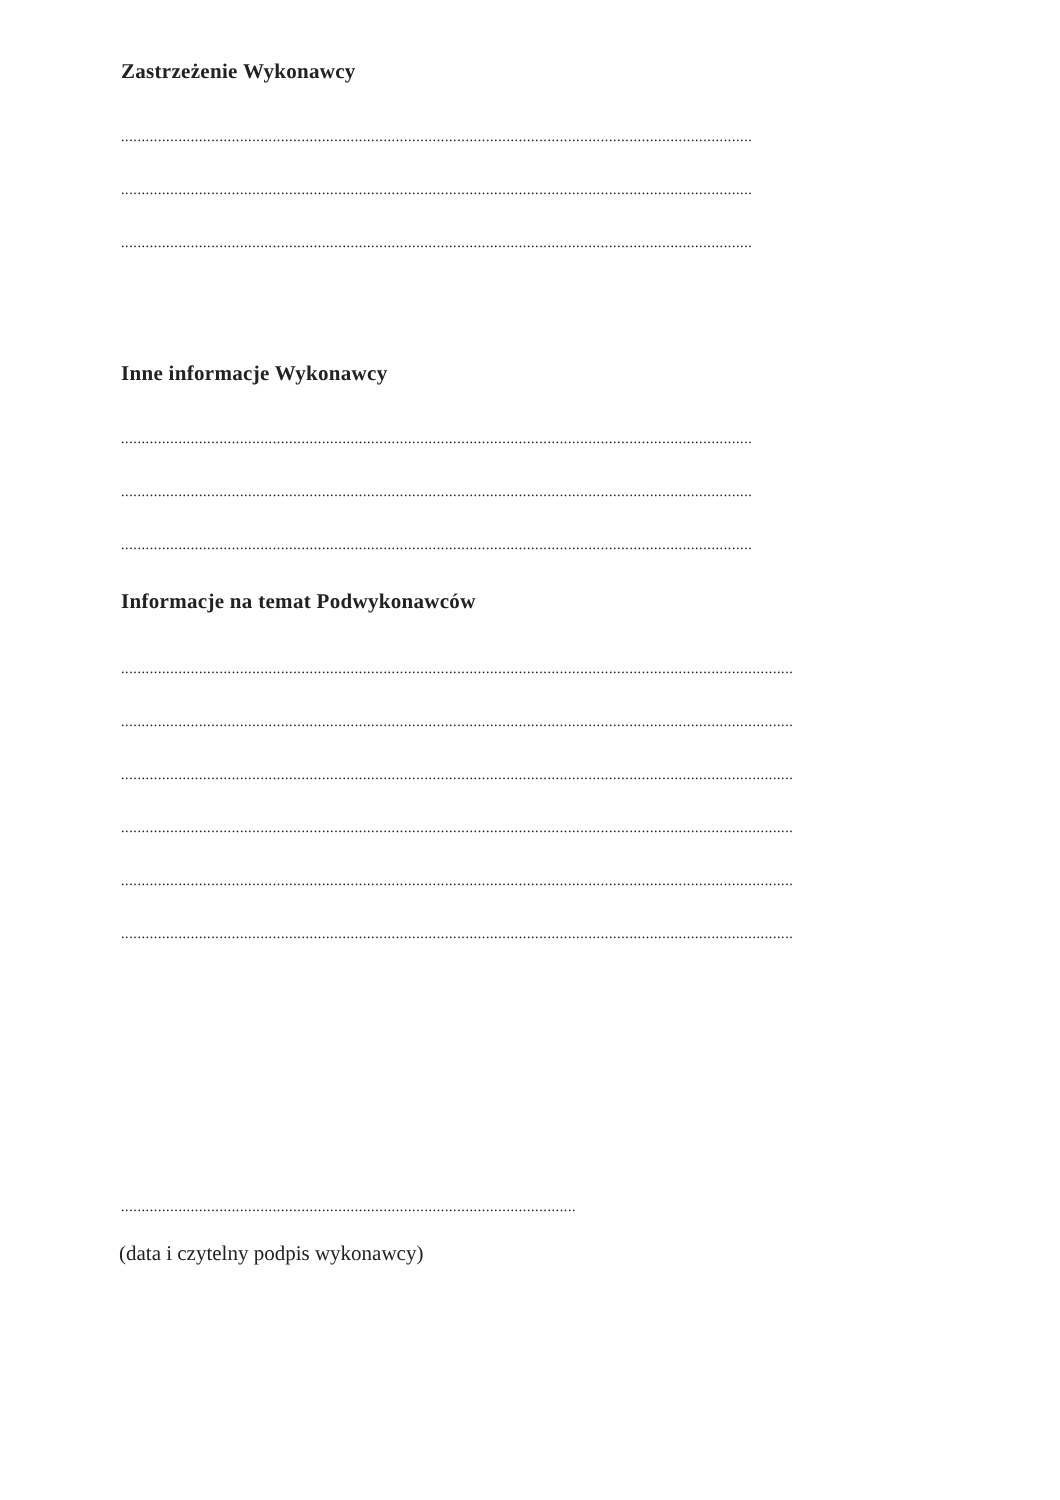Zastrzeżenie Wykonawcy
..........................................................................................................................................................
..........................................................................................................................................................
..........................................................................................................................................................
Inne informacje Wykonawcy
..........................................................................................................................................................
..........................................................................................................................................................
..........................................................................................................................................................
Informacje na temat Podwykonawców
....................................................................................................................................................................
....................................................................................................................................................................
....................................................................................................................................................................
....................................................................................................................................................................
....................................................................................................................................................................
....................................................................................................................................................................
...............................................................................................................
(data i czytelny podpis wykonawcy)